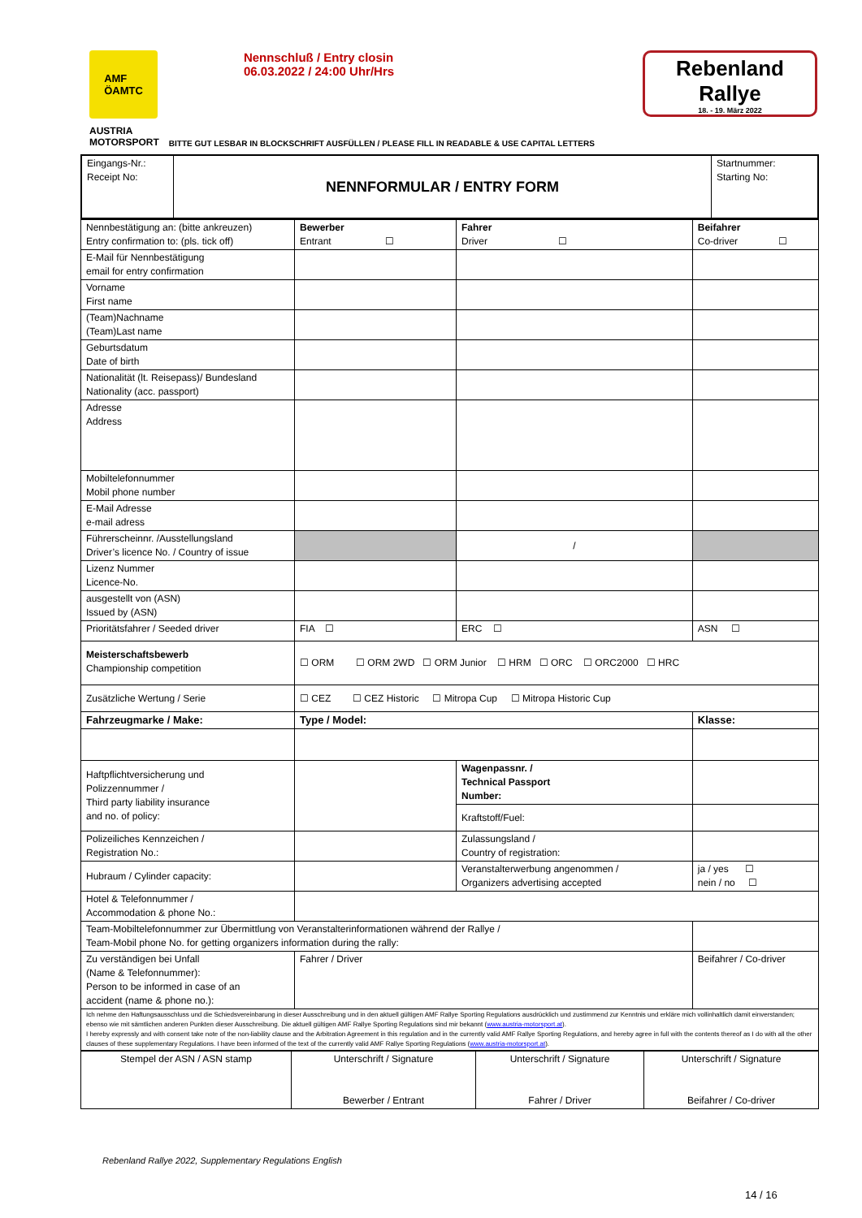AMF
ÖAMTC
Nennschluß / Entry closin
06.03.2022 / 24:00 Uhr/Hrs
Rebenland
Rallye
18. - 19. März 2022
AUSTRIA
MOTORSPORT
BITTE GUT LESBAR IN BLOCKSCHRIFT AUSFÜLLEN / PLEASE FILL IN READABLE & USE CAPITAL LETTERS
| Eingangs-Nr.: Receipt No: | NENNFORMULAR / ENTRY FORM | Startnummer: Starting No: |
| Nennbestätigung an: (bitte ankreuzen) Entry confirmation to: (pls. tick off) | Bewerber Entrant ☐ | Fahrer Driver ☐ | | Beifahrer Co-driver ☐ | |
| E-Mail für Nennbestätigung email for entry confirmation | | | | | |
| Vorname First name | | | | | |
| (Team)Nachname (Team)Last name | | | | | |
| Geburtsdatum Date of birth | | | | | |
| Nationalität (lt. Reisepass)/ Bundesland Nationality (acc. passport) | | | | | |
| Adresse Address | | | | | |
| Mobiltelefonnummer Mobil phone number | | | | | |
| E-Mail Adresse e-mail adress | | | | | |
| Führerscheinnr. /Ausstellungsland Driver’s licence No. / Country of issue | | / | | | |
| Lizenz Nummer Licence-No. | | | | | |
| ausgestellt von (ASN) Issued by (ASN) | | | | | |
| Prioritätsfahrer / Seeded driver | FIA ☐ | ERC ☐ | | ASN ☐ | |
| Meisterschaftsbewerb Championship competition | ☐ ORM ☐ ORM 2WD ☐ ORM Junior ☐ HRM ☐ ORC ☐ ORC2000 ☐ HRC | | | | |
| Zusätzliche Wertung / Serie | ☐ CEZ ☐ CEZ Historic ☐ Mitropa Cup ☐ Mitropa Historic Cup | | | | |
| Fahrzeugmarke / Make: | Type / Model: | | | Klasse: | |
| Haftpflichtversicherung und Polizzennummer / Third party liability insurance and no. of policy: | | | Wagenpassnr. / Technical Passport Number: | | |
| | | | Kraftstoff/Fuel: | | |
| Polizeiliches Kennzeichen / Registration No.: | | | Zulassungsland / Country of registration: | | |
| Hubraum / Cylinder capacity: | | Veranstalterwerbung angenommen / Organizers advertising accepted | | | ja / yes ☐ nein / no ☐ |
| Hotel & Telefonnummer / Accommodation & phone No.: | | | | | |
| Team-Mobiltelefonnummer zur Übermittlung von Veranstalterinformationen während der Rallye / Team-Mobil phone No. for getting organizers information during the rally: | | | | | |
| Zu verständigen bei Unfall (Name & Telefonnummer): Person to be informed in case of an accident (name & phone no.): | Fahrer / Driver | | | Beifahrer / Co-driver | |
| Ich nehme den Haftungsausschluss und die Schiedsvereinbarung in dieser Ausschreibung und in den aktuell gültigen AMF Rallye Sporting Regulations ausdrücklich und zustimmend zur Kenntnis und erkläre mich vollinhaltlich damit einverstanden; ebenso wie mit sämtlichen anderen Punkten dieser Ausschreibung. Die aktuell gültigen AMF Rallye Sporting Regulations sind mir bekannt ( www.austria-motorsport.at ). I hereby expressly and with consent take note of the non-liability clause and the Arbitration Agreement in this regulation and in the currently valid AMF Rallye Sporting Regulations, and hereby agree in full with the contents thereof as I do with all the other clauses of these supplementary Regulations. I have been informed of the text of the currently valid AMF Rallye Sporting Regulations ( www.austria-motorsport.at ). | | | | | |
| Stempel der ASN / ASN stamp | Unterschrift / Signature Bewerber / Entrant | Unterschrift / Signature Fahrer / Driver | Unterschrift / Signature Beifahrer / Co-driver |
Rebenland Rallye 2022, Supplementary Regulations English
14 / 16